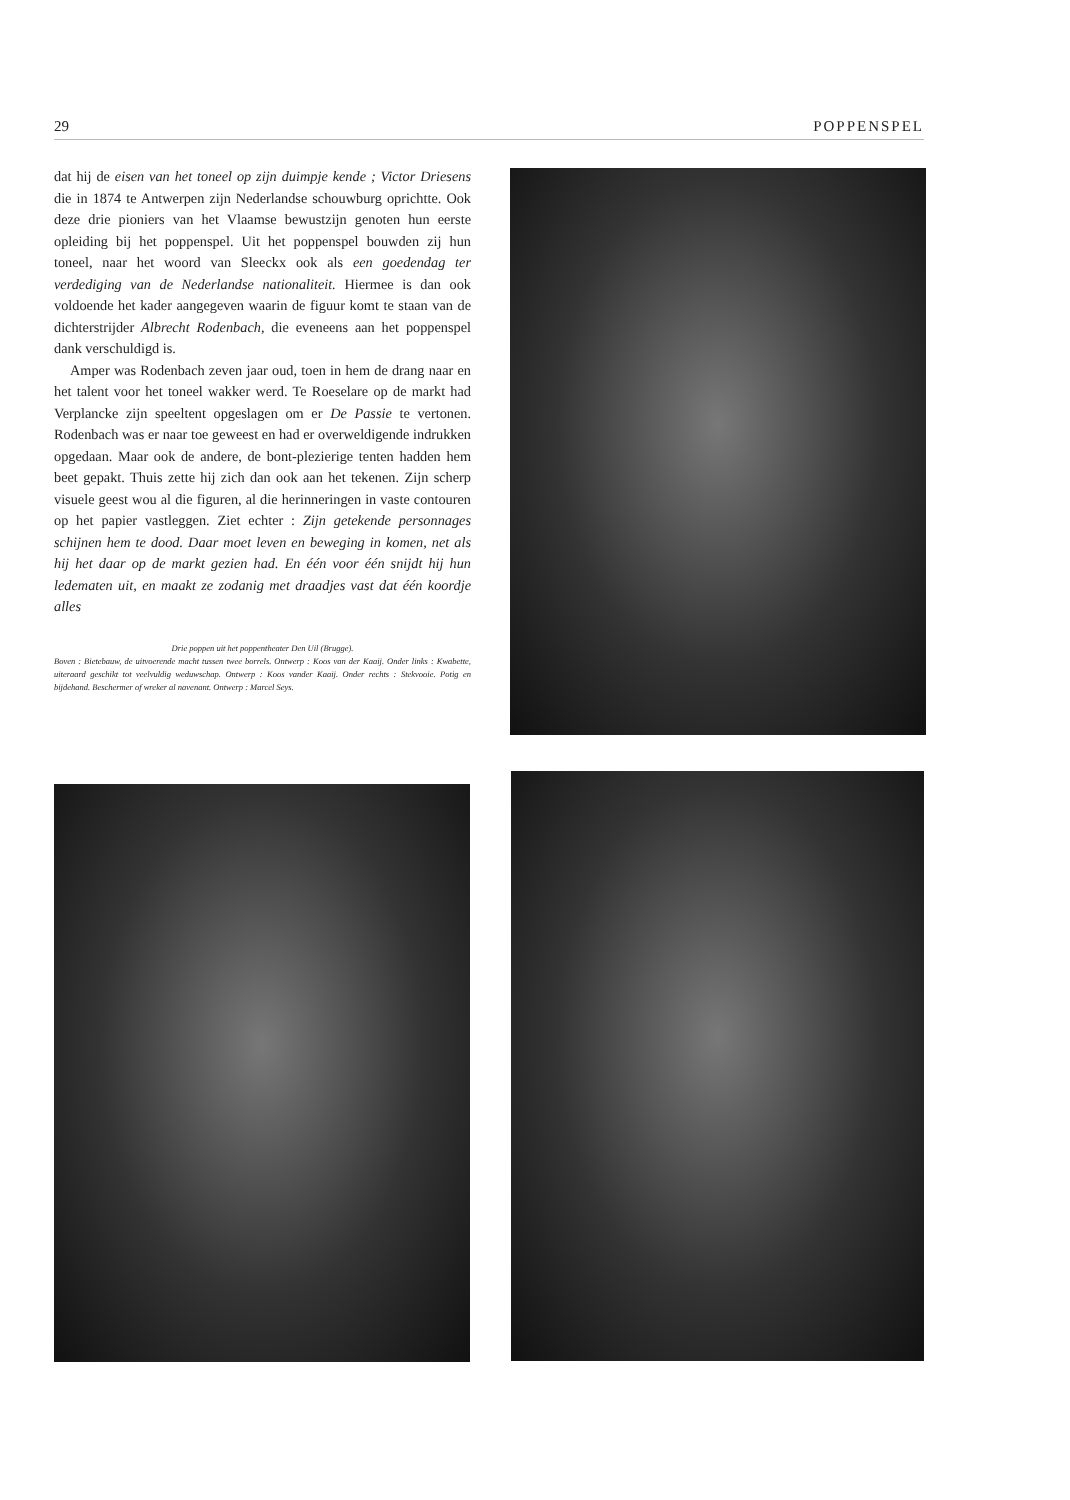29 POPPENSPEL
dat hij de eisen van het toneel op zijn duimpje kende ; Victor Driesens die in 1874 te Antwerpen zijn Nederlandse schouwburg oprichtte. Ook deze drie pioniers van het Vlaamse bewustzijn genoten hun eerste opleiding bij het poppenspel. Uit het poppenspel bouwden zij hun toneel, naar het woord van Sleeckx ook als een goedendag ter verdediging van de Nederlandse nationaliteit. Hiermee is dan ook voldoende het kader aangegeven waarin de figuur komt te staan van de dichterstrijder Albrecht Rodenbach, die eveneens aan het poppenspel dank verschuldigd is.
Amper was Rodenbach zeven jaar oud, toen in hem de drang naar en het talent voor het toneel wakker werd. Te Roeselare op de markt had Verplancke zijn speeltent opgeslagen om er De Passie te vertonen. Rodenbach was er naar toe geweest en had er overweldigende indrukken opgedaan. Maar ook de andere, de bont-plezierige tenten hadden hem beet gepakt. Thuis zette hij zich dan ook aan het tekenen. Zijn scherp visuele geest wou al die figuren, al die herinneringen in vaste contouren op het papier vastleggen. Ziet echter : Zijn getekende personnages schijnen hem te dood. Daar moet leven en beweging in komen, net als hij het daar op de markt gezien had. En één voor één snijdt hij hun ledematen uit, en maakt ze zodanig met draadjes vast dat één koordje alles
Drie poppen uit het poppentheater Den Uil (Brugge).
Boven : Bietebauw, de uitvoerende macht tussen twee borrels. Ontwerp : Koos van der Kaaij. Onder links : Kwabette, uiteraard geschikt tot veelvuldig weduwschap. Ontwerp : Koos vander Kaaij. Onder rechts : Stekvooie. Potig en bijdehand. Beschermer of wreker al navenant. Ontwerp : Marcel Seys.